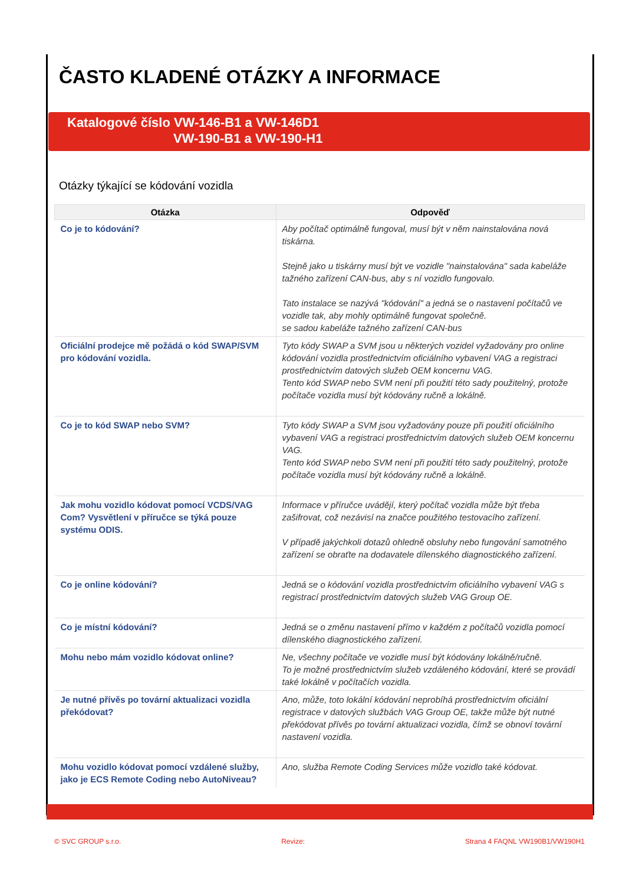ČASTO KLADENÉ OTÁZKY A INFORMACE
Katalogové číslo VW-146-B1 a VW-146D1
VW-190-B1 a VW-190-H1
Otázky týkající se kódování vozidla
| Otázka | Odpověď |
| --- | --- |
| Co je to kódování? | Aby počítač optimálně fungoval, musí být v něm nainstalována nová tiskárna. Stejně jako u tiskárny musí být ve vozidle "nainstalována" sada kabeláže tažného zařízení CAN-bus, aby s ní vozidlo fungovalo. Tato instalace se nazývá "kódování" a jedná se o nastavení počítačů ve vozidle tak, aby mohly optimálně fungovat společně. se sadou kabeláže tažného zařízení CAN-bus |
| Oficiální prodejce mě požádá o kód SWAP/SVM pro kódování vozidla. | Tyto kódy SWAP a SVM jsou u některých vozidel vyžadovány pro online kódování vozidla prostřednictvím oficiálního vybavení VAG a registraci prostřednictvím datových služeb OEM koncernu VAG. Tento kód SWAP nebo SVM není při použití této sady použitelný, protože počítače vozidla musí být kódovány ručně a lokálně. |
| Co je to kód SWAP nebo SVM? | Tyto kódy SWAP a SVM jsou vyžadovány pouze při použití oficiálního vybavení VAG a registraci prostřednictvím datových služeb OEM koncernu VAG. Tento kód SWAP nebo SVM není při použití této sady použitelný, protože počítače vozidla musí být kódovány ručně a lokálně. |
| Jak mohu vozidlo kódovat pomocí VCDS/VAG Com? Vysvětlení v příručce se týká pouze systému ODIS. | Informace v příručce uvádějí, který počítač vozidla může být třeba zašifrovat, což nezávisí na značce použitého testovacího zařízení. V případě jakýchkoli dotazů ohledně obsluhy nebo fungování samotného zařízení se obraťte na dodavatele dílenského diagnostického zařízení. |
| Co je online kódování? | Jedná se o kódování vozidla prostřednictvím oficiálního vybavení VAG s registrací prostřednictvím datových služeb VAG Group OE. |
| Co je místní kódování? | Jedná se o změnu nastavení přímo v každém z počítačů vozidla pomocí dílenského diagnostického zařízení. |
| Mohu nebo mám vozidlo kódovat online? | Ne, všechny počítače ve vozidle musí být kódovány lokálně/ručně. To je možné prostřednictvím služeb vzdáleného kódování, které se provádí také lokálně v počítačích vozidla. |
| Je nutné přívěs po tovární aktualizaci vozidla překódovat? | Ano, může, toto lokální kódování neprobíhá prostřednictvím oficiální registrace v datových službách VAG Group OE, takže může být nutné překódovat přívěs po tovární aktualizaci vozidla, čímž se obnoví tovární nastavení vozidla. |
| Mohu vozidlo kódovat pomocí vzdálené služby, jako je ECS Remote Coding nebo AutoNiveau? | Ano, služba Remote Coding Services může vozidlo také kódovat. |
© SVC GROUP s.r.o. Revize: Strana 4 FAQNL VW190B1/VW190H1